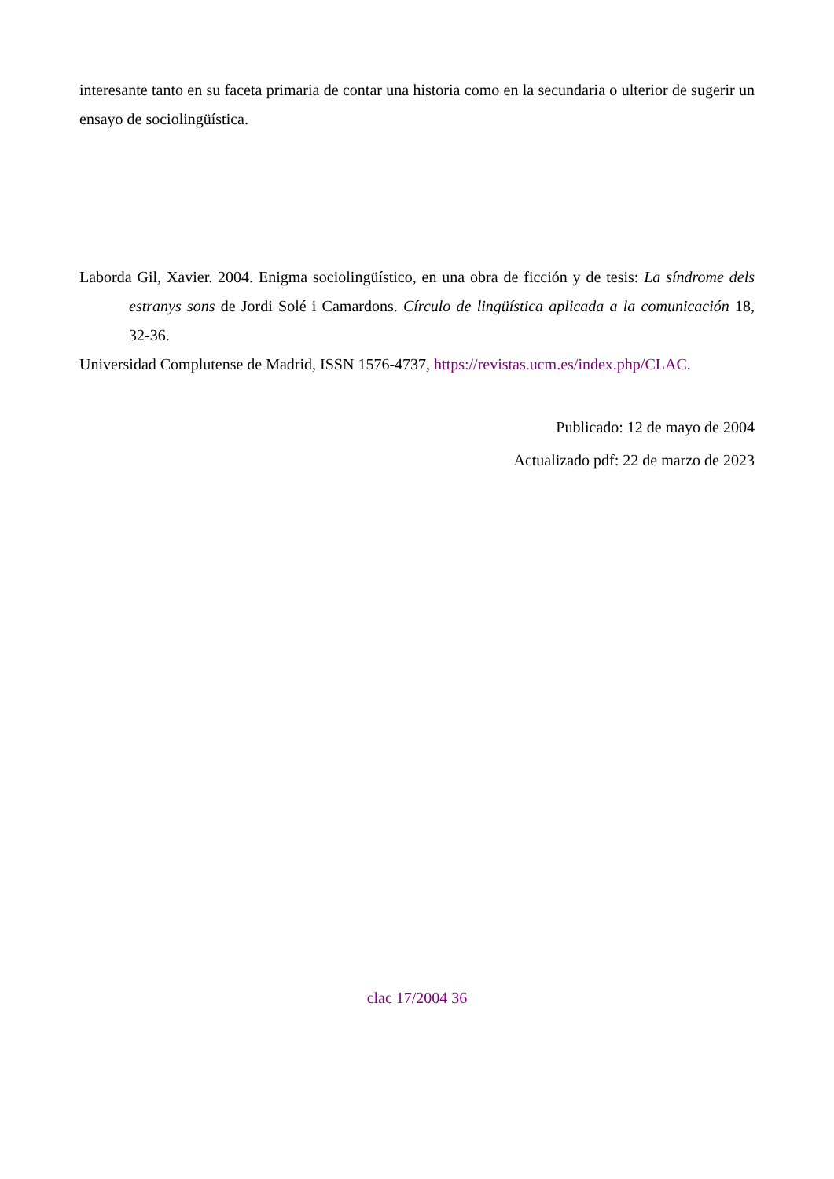interesante tanto en su faceta primaria de contar una historia como en la secundaria o ulterior de sugerir un ensayo de sociolingüística.
Laborda Gil, Xavier. 2004. Enigma sociolingüístico, en una obra de ficción y de tesis: La síndrome dels estranys sons de Jordi Solé i Camardons. Círculo de lingüística aplicada a la comunicación 18, 32-36.
Universidad Complutense de Madrid, ISSN 1576-4737, https://revistas.ucm.es/index.php/CLAC.
Publicado: 12 de mayo de 2004
Actualizado pdf: 22 de marzo de 2023
clac 17/2004 36